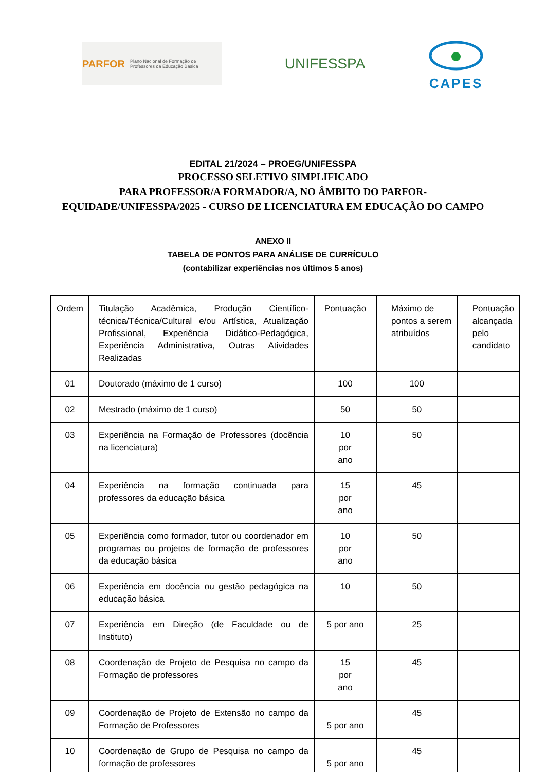PARFOR Plano Nacional de Formação de Professores da Educação Básica
UNIFESSPA
CAPES
EDITAL 21/2024 – PROEG/UNIFESSPA
PROCESSO SELETIVO SIMPLIFICADO
PARA PROFESSOR/A FORMADOR/A, NO ÂMBITO DO PARFOR-
EQUIDADE/UNIFESSPA/2025 - CURSO DE LICENCIATURA EM EDUCAÇÃO DO CAMPO
ANEXO II
TABELA DE PONTOS PARA ANÁLISE DE CURRÍCULO
(contabilizar experiências nos últimos 5 anos)
| Ordem | Titulação Acadêmica, Produção Científico-técnica/Técnica/Cultural e/ou Artística, Atualização Profissional, Experiência Didático-Pedagógica, Experiência Administrativa, Outras Atividades Realizadas | Pontuação | Máximo de pontos a serem atribuídos | Pontuação alcançada pelo candidato |
| 01 | Doutorado (máximo de 1 curso) | 100 | 100 | |
| 02 | Mestrado (máximo de 1 curso) | 50 | 50 | |
| 03 | Experiência na Formação de Professores (docência na licenciatura) | 10 por ano | 50 | |
| 04 | Experiência na formação continuada para professores da educação básica | 15 por ano | 45 | |
| 05 | Experiência como formador, tutor ou coordenador em programas ou projetos de formação de professores da educação básica | 10 por ano | 50 | |
| 06 | Experiência em docência ou gestão pedagógica na educação básica | 10 | 50 | |
| 07 | Experiência em Direção (de Faculdade ou de Instituto) | 5 por ano | 25 | |
| 08 | Coordenação de Projeto de Pesquisa no campo da Formação de professores | 15 por ano | 45 | |
| 09 | Coordenação de Projeto de Extensão no campo da Formação de Professores | 5 por ano | 45 | |
| 10 | Coordenação de Grupo de Pesquisa no campo da formação de professores | 5 por ano | 45 | |